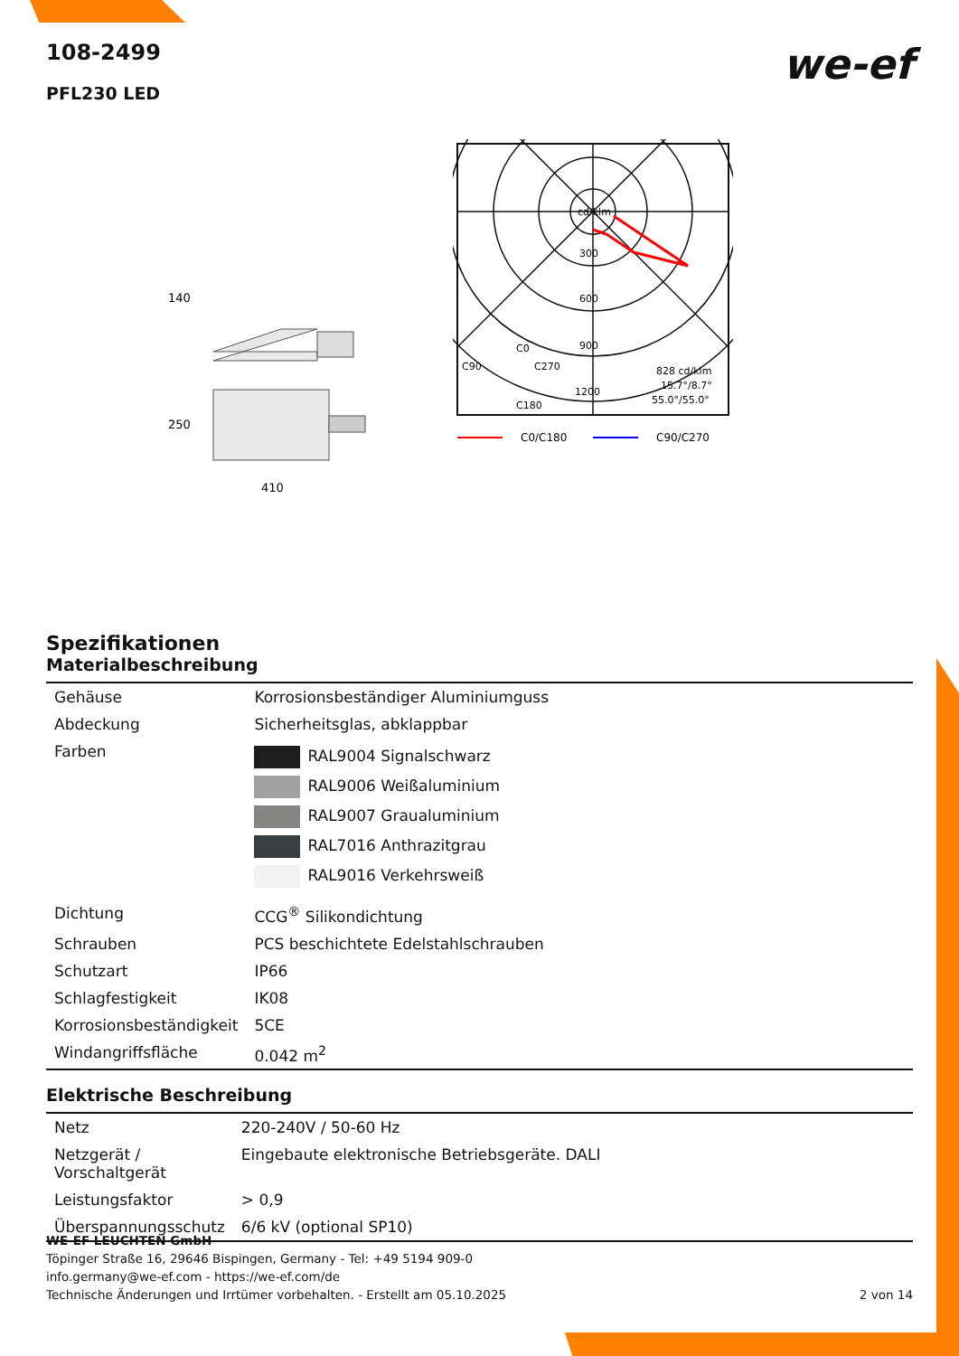we-ef
108-2499
PFL230 LED
140
250
410
cd/klm
300
600
900
1200
828 cd/klm
15.7°/8.7°
55.0°/55.0°
C0
C90
C270
C180
C0/C180
C90/C270
Spezifikationen
Materialbeschreibung
| Gehäuse | Korrosionsbeständiger Aluminiumguss |
| Abdeckung | Sicherheitsglas, abklappbar |
| Farben | RAL9004 Signalschwarz RAL9006 Weißaluminium RAL9007 Graualuminium RAL7016 Anthrazitgrau RAL9016 Verkehrsweiß |
| Dichtung | CCG<sup>®</sup> Silikondichtung |
| Schrauben | PCS beschichtete Edelstahlschrauben |
| Schutzart | IP66 |
| Schlagfestigkeit | IK08 |
| Korrosionsbeständigkeit | 5CE |
| Windangriffsfläche | 0.042 m<sup>2</sup> |
Elektrische Beschreibung
| Netz | 220-240V / 50-60 Hz |
| Netzgerät / Vorschaltgerät | Eingebaute elektronische Betriebsgeräte. DALI |
| Leistungsfaktor | > 0,9 |
| Überspannungsschutz | 6/6 kV (optional SP10) |
WE-EF LEUCHTEN GmbH
Töpinger Straße 16, 29646 Bispingen, Germany - Tel: +49 5194 909-0
info.germany@we-ef.com - https://we-ef.com/de
Technische Änderungen und Irrtümer vorbehalten. - Erstellt am 05.10.2025 2 von 14